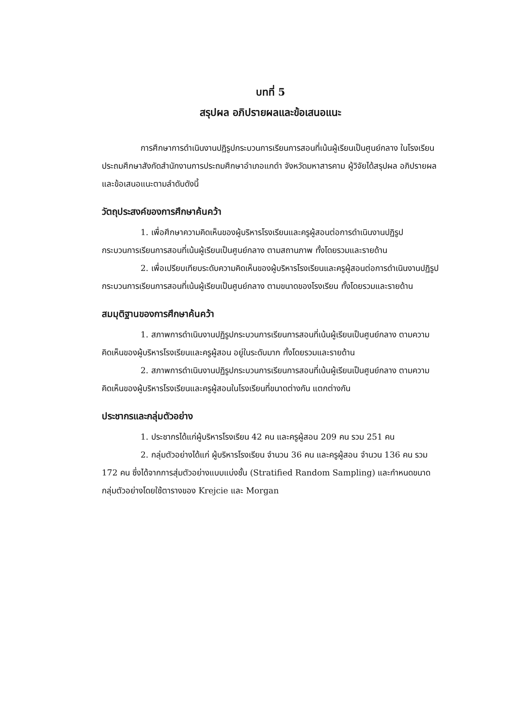บทที่ 5
สรุปผล อภิปรายผลและข้อเสนอแนะ
การศึกษาการดำเนินงานปฏิรูปกระบวนการเรียนการสอนที่เน้นผู้เรียนเป็นศูนย์กลาง ในโรงเรียนประถมศึกษาสังกัดสำนักงานการประถมศึกษาอำเภอแกดำ จังหวัดมหาสารคาม ผู้วิจัยได้สรุปผล อภิปรายผลและข้อเสนอแนะตามลำดับดังนี้
วัตถุประสงค์ของการศึกษาค้นคว้า
1. เพื่อศึกษาความคิดเห็นของผู้บริหารโรงเรียนและครูผู้สอนต่อการดำเนินงานปฏิรูปกระบวนการเรียนการสอนที่เน้นผู้เรียนเป็นศูนย์กลาง ตามสถานภาพ ทั้งโดยรวมและรายด้าน
2. เพื่อเปรียบเทียบระดับความคิดเห็นของผู้บริหารโรงเรียนและครูผู้สอนต่อการดำเนินงานปฏิรูปกระบวนการเรียนการสอนที่เน้นผู้เรียนเป็นศูนย์กลาง ตามขนาดของโรงเรียน ทั้งโดยรวมและรายด้าน
สมมุติฐานของการศึกษาค้นคว้า
1. สภาพการดำเนินงานปฏิรูปกระบวนการเรียนการสอนที่เน้นผู้เรียนเป็นศูนย์กลาง ตามความคิดเห็นของผู้บริหารโรงเรียนและครูผู้สอน อยู่ในระดับมาก ทั้งโดยรวมและรายด้าน
2. สภาพการดำเนินงานปฏิรูปกระบวนการเรียนการสอนที่เน้นผู้เรียนเป็นศูนย์กลาง ตามความคิดเห็นของผู้บริหารโรงเรียนและครูผู้สอนในโรงเรียนที่ขนาดต่างกัน แตกต่างกัน
ประชากรและกลุ่มตัวอย่าง
1. ประชากรได้แก่ผู้บริหารโรงเรียน 42 คน และครูผู้สอน 209 คน รวม 251 คน
2. กลุ่มตัวอย่างได้แก่ ผู้บริหารโรงเรียน จำนวน 36 คน และครูผู้สอน จำนวน 136 คน รวม 172 คน ซึ่งได้จากการสุ่มตัวอย่างแบบแบ่งชั้น (Stratified Random Sampling) และกำหนดขนาดกลุ่มตัวอย่างโดยใช้ตารางของ Krejcie และ Morgan